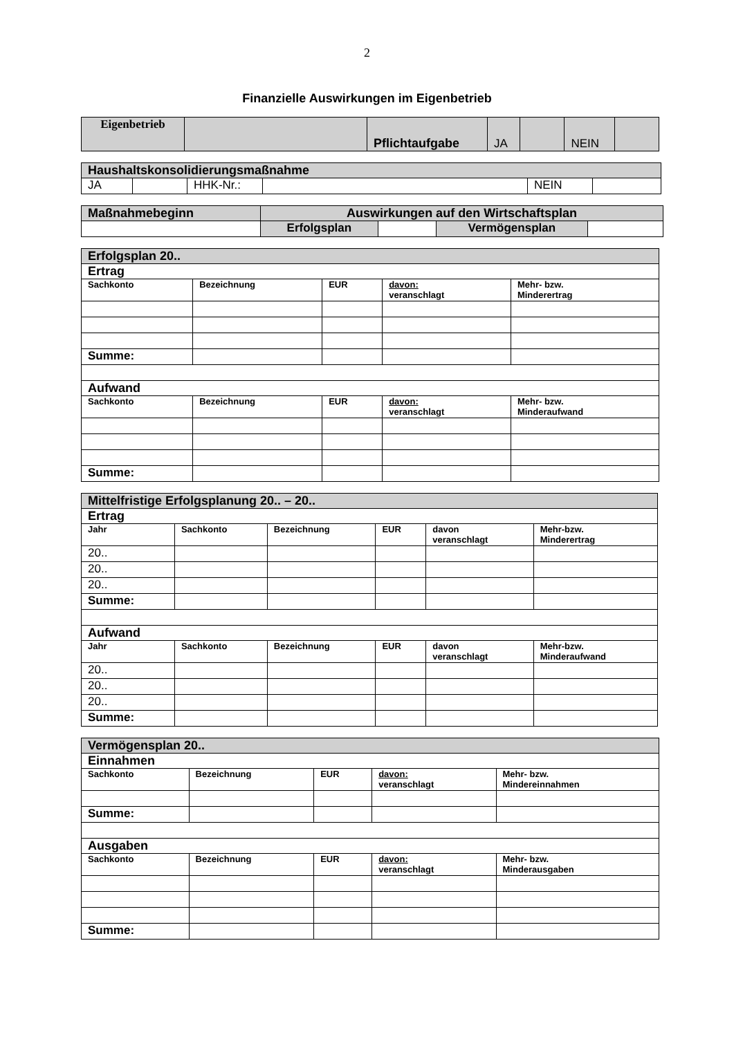2
Finanzielle Auswirkungen im Eigenbetrieb
| Eigenbetrieb | | Pflichtaufgabe | JA | | NEIN | |
| Haushaltskonsolidierungsmaßnahme | | | | | |
| JA | | HHK-Nr.: | | NEIN | |
| Maßnahmebeginn | Auswirkungen auf den Wirtschaftsplan | | | |
| | Erfolgsplan | | Vermögensplan | |
| Erfolgsplan 20.. | | | | |
| Ertrag | | | | |
| Sachkonto | Bezeichnung | EUR | davon: veranschlagt | Mehr- bzw. Minderertrag |
| Summe: | | | | |
| Aufwand | | | | |
| Sachkonto | Bezeichnung | EUR | davon: veranschlagt | Mehr- bzw. Minderaufwand |
| Summe: | | | | |
| Mittelfristige Erfolgsplanung 20.. – 20.. | | | | | |
| Ertrag | | | | | |
| Jahr | Sachkonto | Bezeichnung | EUR | davon veranschlagt | Mehr-bzw. Minderertrag |
| 20.. | | | | | |
| 20.. | | | | | |
| 20.. | | | | | |
| Summe: | | | | | |
| Aufwand | | | | | |
| Jahr | Sachkonto | Bezeichnung | EUR | davon veranschlagt | Mehr-bzw. Minderaufwand |
| 20.. | | | | | |
| 20.. | | | | | |
| 20.. | | | | | |
| Summe: | | | | | |
| Vermögensplan 20.. | | | | |
| Einnahmen | | | | |
| Sachkonto | Bezeichnung | EUR | davon: veranschlagt | Mehr- bzw. Mindereinnahmen |
| Summe: | | | | |
| Ausgaben | | | | |
| Sachkonto | Bezeichnung | EUR | davon: veranschlagt | Mehr- bzw. Minderausgaben |
| Summe: | | | | |